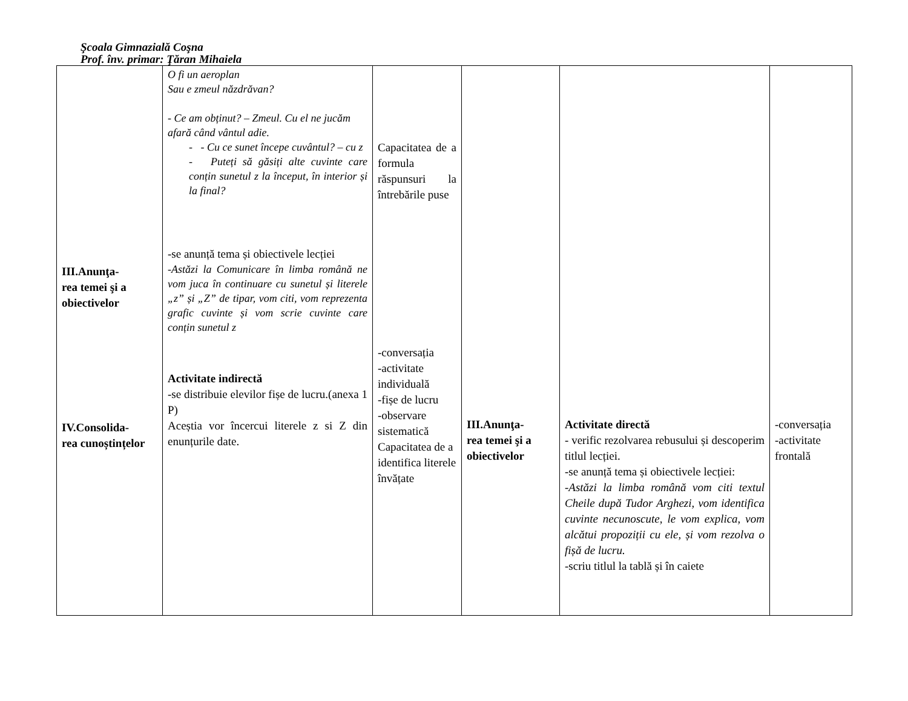Şcoala Gimnazială Coşna
Prof. înv. primar: Ţăran Mihaiela
| III.Anunţa- rea temei şi a obiectivelor IV.Consolida- rea cunoștințelor | O fi un aeroplan Sau e zmeul năzdrăvan? - Ce am obținut? – Zmeul. Cu el ne jucăm afară când vântul adie. - - Cu ce sunet începe cuvântul? – cu z - Puteți să găsiți alte cuvinte care conțin sunetul z la început, în interior și la final? -se anunță tema și obiectivele lecției -Astăzi la Comunicare în limba română ne vom juca în continuare cu sunetul și literele „z” și „Z” de tipar, vom citi, vom reprezenta grafic cuvinte și vom scrie cuvinte care conțin sunetul z Activitate indirectă -se distribuie elevilor fișe de lucru.(anexa 1 P) Aceștia vor încercui literele z si Z din enunțurile date. | Capacitatea de a formula răspunsuri la întrebările puse -conversația -activitate individuală -fișe de lucru -observare sistematică Capacitatea de a identifica literele învățate | III.Anunţa- rea temei şi a obiectivelor | Activitate directă - verific rezolvarea rebusului și descoperim titlul lecției. -se anunță tema și obiectivele lecției: -Astăzi la limba română vom citi textul Cheile după Tudor Arghezi, vom identifica cuvinte necunoscute, le vom explica, vom alcătui propoziții cu ele, și vom rezolva o fișă de lucru. -scriu titlul la tablă și în caiete | -conversația -activitate frontală |